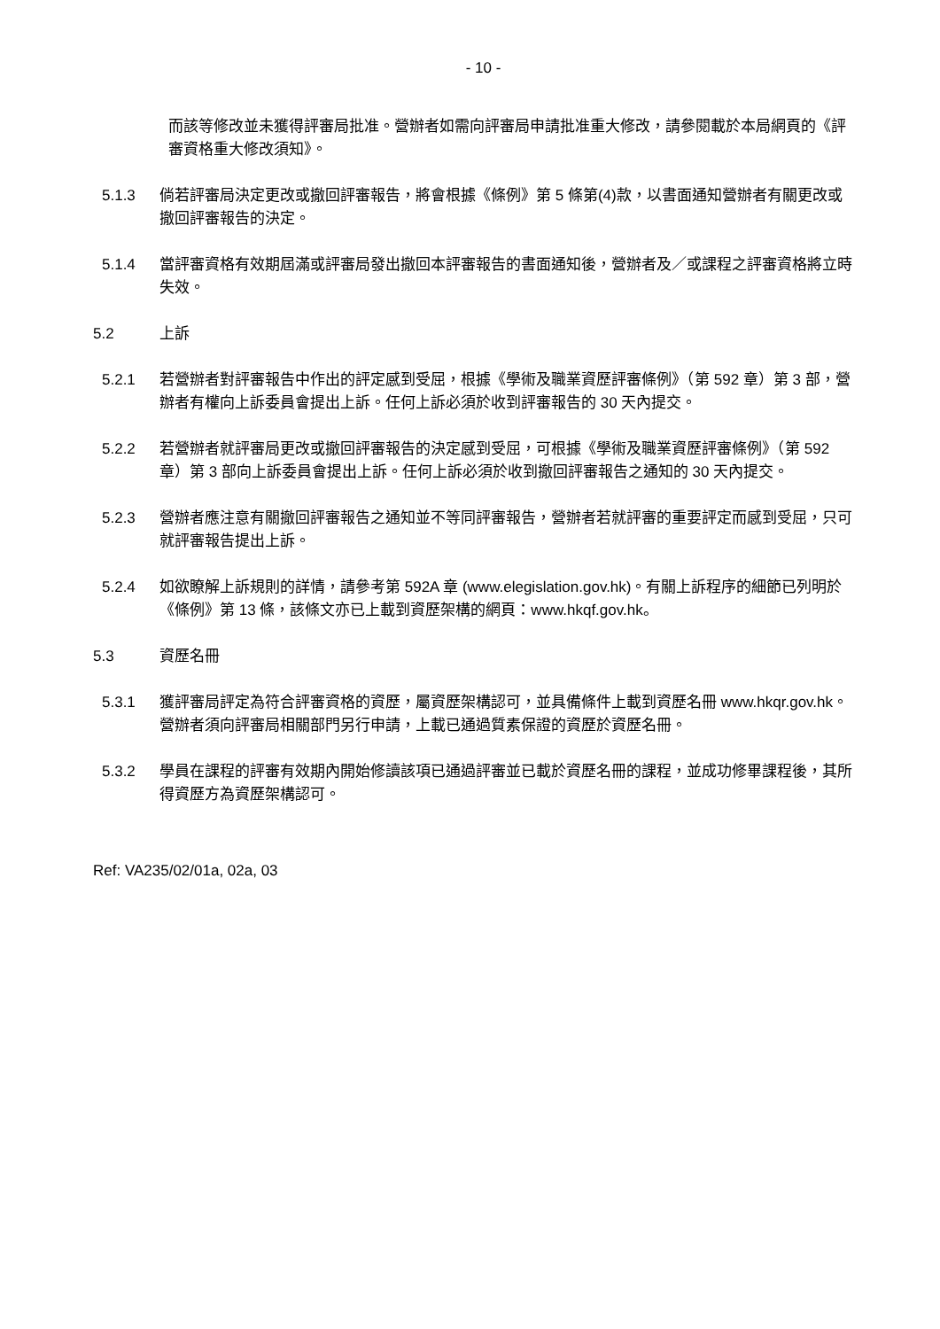- 10 -
而該等修改並未獲得評審局批准。營辦者如需向評審局申請批准重大修改，請參閱載於本局網頁的《評審資格重大修改須知》。
5.1.3 倘若評審局決定更改或撤回評審報告，將會根據《條例》第 5 條第(4)款，以書面通知營辦者有關更改或撤回評審報告的決定。
5.1.4 當評審資格有效期屆滿或評審局發出撤回本評審報告的書面通知後，營辦者及／或課程之評審資格將立時失效。
5.2 上訴
5.2.1 若營辦者對評審報告中作出的評定感到受屈，根據《學術及職業資歷評審條例》（第 592 章）第 3 部，營辦者有權向上訴委員會提出上訴。任何上訴必須於收到評審報告的 30 天內提交。
5.2.2 若營辦者就評審局更改或撤回評審報告的決定感到受屈，可根據《學術及職業資歷評審條例》（第 592 章）第 3 部向上訴委員會提出上訴。任何上訴必須於收到撤回評審報告之通知的 30 天內提交。
5.2.3 營辦者應注意有關撤回評審報告之通知並不等同評審報告，營辦者若就評審的重要評定而感到受屈，只可就評審報告提出上訴。
5.2.4 如欲瞭解上訴規則的詳情，請參考第 592A 章 (www.elegislation.gov.hk)。有關上訴程序的細節已列明於《條例》第 13 條，該條文亦已上載到資歷架構的網頁：www.hkqf.gov.hk。
5.3 資歷名冊
5.3.1 獲評審局評定為符合評審資格的資歷，屬資歷架構認可，並具備條件上載到資歷名冊 www.hkqr.gov.hk。營辦者須向評審局相關部門另行申請，上載已通過質素保證的資歷於資歷名冊。
5.3.2 學員在課程的評審有效期內開始修讀該項已通過評審並已載於資歷名冊的課程，並成功修畢課程後，其所得資歷方為資歷架構認可。
Ref: VA235/02/01a, 02a, 03